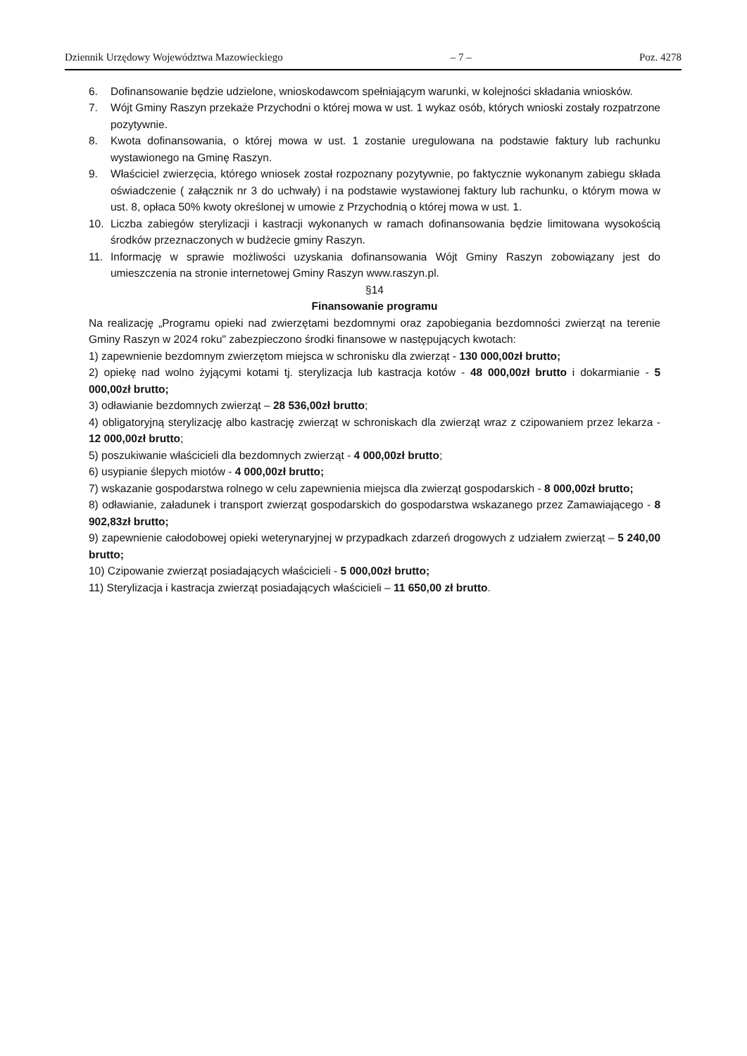Dziennik Urzędowy Województwa Mazowieckiego – 7 – Poz. 4278
6. Dofinansowanie będzie udzielone, wnioskodawcom spełniającym warunki, w kolejności składania wniosków.
7. Wójt Gminy Raszyn przekaże Przychodni o której mowa w ust. 1 wykaz osób, których wnioski zostały rozpatrzone pozytywnie.
8. Kwota dofinansowania, o której mowa w ust. 1 zostanie uregulowana na podstawie faktury lub rachunku wystawionego na Gminę Raszyn.
9. Właściciel zwierzęcia, którego wniosek został rozpoznany pozytywnie, po faktycznie wykonanym zabiegu składa oświadczenie ( załącznik nr 3 do uchwały) i na podstawie wystawionej faktury lub rachunku, o którym mowa w ust. 8, opłaca 50% kwoty określonej w umowie z Przychodnią o której mowa w ust. 1.
10. Liczba zabiegów sterylizacji i kastracji wykonanych w ramach dofinansowania będzie limitowana wysokością środków przeznaczonych w budżecie gminy Raszyn.
11. Informację w sprawie możliwości uzyskania dofinansowania Wójt Gminy Raszyn zobowiązany jest do umieszczenia na stronie internetowej Gminy Raszyn www.raszyn.pl.
§14
Finansowanie programu
Na realizację „Programu opieki nad zwierzętami bezdomnymi oraz zapobiegania bezdomności zwierząt na terenie Gminy Raszyn w 2024 roku" zabezpieczono środki finansowe w następujących kwotach:
1) zapewnienie bezdomnym zwierzętom miejsca w schronisku dla zwierząt - 130 000,00zł brutto;
2) opiekę nad wolno żyjącymi kotami tj. sterylizacja lub kastracja kotów - 48 000,00zł brutto i dokarmianie - 5 000,00zł brutto;
3) odławianie bezdomnych zwierząt – 28 536,00zł brutto;
4) obligatoryjną sterylizację albo kastrację zwierząt w schroniskach dla zwierząt wraz z czipowaniem przez lekarza - 12 000,00zł brutto;
5) poszukiwanie właścicieli dla bezdomnych zwierząt - 4 000,00zł brutto;
6) usypianie ślepych miotów - 4 000,00zł brutto;
7) wskazanie gospodarstwa rolnego w celu zapewnienia miejsca dla zwierząt gospodarskich - 8 000,00zł brutto;
8) odławianie, załadunek i transport zwierząt gospodarskich do gospodarstwa wskazanego przez Zamawiającego - 8 902,83zł brutto;
9) zapewnienie całodobowej opieki weterynaryjnej w przypadkach zdarzeń drogowych z udziałem zwierząt – 5 240,00 brutto;
10) Czipowanie zwierząt posiadających właścicieli - 5 000,00zł brutto;
11) Sterylizacja i kastracja zwierząt posiadających właścicieli – 11 650,00 zł brutto.